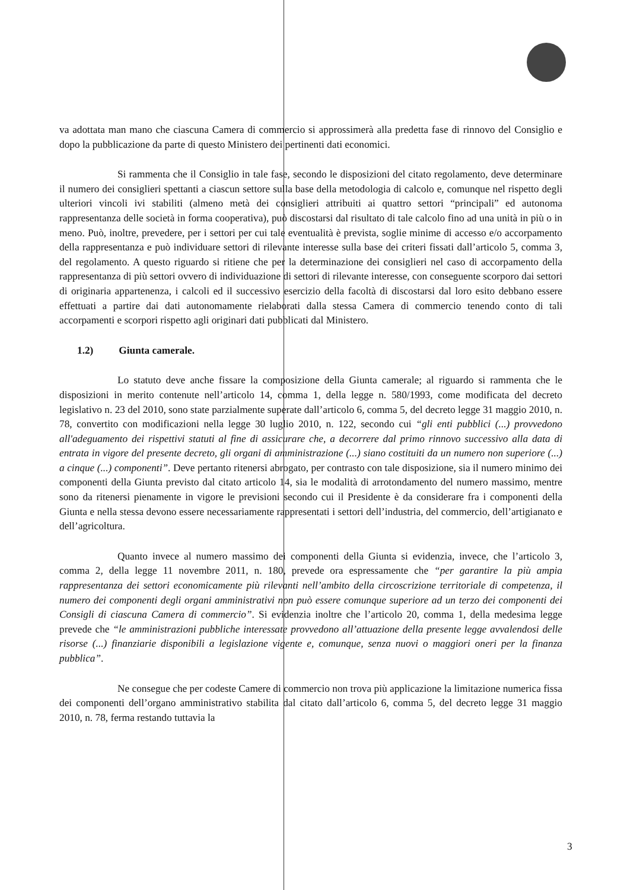va adottata man mano che ciascuna Camera di commercio si approssimerà alla predetta fase di rinnovo del Consiglio e dopo la pubblicazione da parte di questo Ministero dei pertinenti dati economici.
Si rammenta che il Consiglio in tale fase, secondo le disposizioni del citato regolamento, deve determinare il numero dei consiglieri spettanti a ciascun settore sulla base della metodologia di calcolo e, comunque nel rispetto degli ulteriori vincoli ivi stabiliti (almeno metà dei consiglieri attribuiti ai quattro settori “principali” ed autonoma rappresentanza delle società in forma cooperativa), può discostarsi dal risultato di tale calcolo fino ad una unità in più o in meno. Può, inoltre, prevedere, per i settori per cui tale eventualità è prevista, soglie minime di accesso e/o accorpamento della rappresentanza e può individuare settori di rilevante interesse sulla base dei criteri fissati dall’articolo 5, comma 3, del regolamento. A questo riguardo si ritiene che per la determinazione dei consiglieri nel caso di accorpamento della rappresentanza di più settori ovvero di individuazione di settori di rilevante interesse, con conseguente scorporo dai settori di originaria appartenenza, i calcoli ed il successivo esercizio della facoltà di discostarsi dal loro esito debbano essere effettuati a partire dai dati autonomamente rielaborati dalla stessa Camera di commercio tenendo conto di tali accorpamenti e scorpori rispetto agli originari dati pubblicati dal Ministero.
1.2) Giunta camerale.
Lo statuto deve anche fissare la composizione della Giunta camerale; al riguardo si rammenta che le disposizioni in merito contenute nell’articolo 14, comma 1, della legge n. 580/1993, come modificata del decreto legislativo n. 23 del 2010, sono state parzialmente superate dall’articolo 6, comma 5, del decreto legge 31 maggio 2010, n. 78, convertito con modificazioni nella legge 30 luglio 2010, n. 122, secondo cui “gli enti pubblici (...) provvedono all'adeguamento dei rispettivi statuti al fine di assicurare che, a decorrere dal primo rinnovo successivo alla data di entrata in vigore del presente decreto, gli organi di amministrazione (...) siano costituiti da un numero non superiore (...) a cinque (...) componenti”. Deve pertanto ritenersi abrogato, per contrasto con tale disposizione, sia il numero minimo dei componenti della Giunta previsto dal citato articolo 14, sia le modalità di arrotondamento del numero massimo, mentre sono da ritenersi pienamente in vigore le previsioni secondo cui il Presidente è da considerare fra i componenti della Giunta e nella stessa devono essere necessariamente rappresentati i settori dell’industria, del commercio, dell’artigianato e dell’agricoltura.
Quanto invece al numero massimo dei componenti della Giunta si evidenzia, invece, che l’articolo 3, comma 2, della legge 11 novembre 2011, n. 180, prevede ora espressamente che “per garantire la più ampia rappresentanza dei settori economicamente più rilevanti nell’ambito della circoscrizione territoriale di competenza, il numero dei componenti degli organi amministrativi non può essere comunque superiore ad un terzo dei componenti dei Consigli di ciascuna Camera di commercio”. Si evidenzia inoltre che l’articolo 20, comma 1, della medesima legge prevede che “le amministrazioni pubbliche interessate provvedono all’attuazione della presente legge avvalendosi delle risorse (...) finanziarie disponibili a legislazione vigente e, comunque, senza nuovi o maggiori oneri per la finanza pubblica”.
Ne consegue che per codeste Camere di commercio non trova più applicazione la limitazione numerica fissa dei componenti dell’organo amministrativo stabilita dal citato dall’articolo 6, comma 5, del decreto legge 31 maggio 2010, n. 78, ferma restando tuttavia la
3